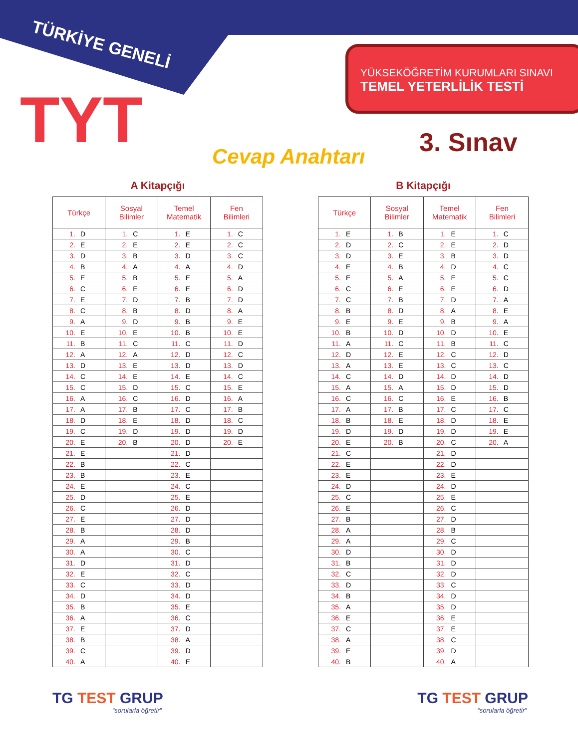TÜRKİYE GENELİ
TYT
YÜKSEKÖĞRETİM KURUMLARI SINAVI
TEMEL YETERLİLİK TESTİ
3. Sınav
Cevap Anahtarı
A Kitapçığı
| Türkçe | Sosyal Bilimler | Temel Matematik | Fen Bilimleri |
| --- | --- | --- | --- |
| 1. D | 1. C | 1. E | 1. C |
| 2. E | 2. E | 2. E | 2. C |
| 3. D | 3. B | 3. D | 3. C |
| 4. B | 4. A | 4. A | 4. D |
| 5. E | 5. B | 5. E | 5. A |
| 6. C | 6. E | 6. E | 6. D |
| 7. E | 7. D | 7. B | 7. D |
| 8. C | 8. B | 8. D | 8. A |
| 9. A | 9. D | 9. B | 9. E |
| 10. E | 10. E | 10. B | 10. E |
| 11. B | 11. C | 11. C | 11. D |
| 12. A | 12. A | 12. D | 12. C |
| 13. D | 13. E | 13. D | 13. D |
| 14. C | 14. E | 14. E | 14. C |
| 15. C | 15. D | 15. C | 15. E |
| 16. A | 16. C | 16. D | 16. A |
| 17. A | 17. B | 17. C | 17. B |
| 18. D | 18. E | 18. D | 18. C |
| 19. C | 19. D | 19. D | 19. D |
| 20. E | 20. B | 20. D | 20. E |
| 21. E | | 21. D | |
| 22. B | | 22. C | |
| 23. B | | 23. E | |
| 24. E | | 24. C | |
| 25. D | | 25. E | |
| 26. C | | 26. D | |
| 27. E | | 27. D | |
| 28. B | | 28. D | |
| 29. A | | 29. B | |
| 30. A | | 30. C | |
| 31. D | | 31. D | |
| 32. E | | 32. C | |
| 33. C | | 33. D | |
| 34. D | | 34. D | |
| 35. B | | 35. E | |
| 36. A | | 36. C | |
| 37. E | | 37. D | |
| 38. B | | 38. A | |
| 39. C | | 39. D | |
| 40. A | | 40. E | |
B Kitapçığı
| Türkçe | Sosyal Bilimler | Temel Matematik | Fen Bilimleri |
| --- | --- | --- | --- |
| 1. E | 1. B | 1. E | 1. C |
| 2. D | 2. C | 2. E | 2. D |
| 3. D | 3. E | 3. B | 3. D |
| 4. E | 4. B | 4. D | 4. C |
| 5. E | 5. A | 5. E | 5. C |
| 6. C | 6. E | 6. E | 6. D |
| 7. C | 7. B | 7. D | 7. A |
| 8. B | 8. D | 8. A | 8. E |
| 9. E | 9. E | 9. B | 9. A |
| 10. B | 10. D | 10. D | 10. E |
| 11. A | 11. C | 11. B | 11. C |
| 12. D | 12. E | 12. C | 12. D |
| 13. A | 13. E | 13. C | 13. C |
| 14. C | 14. D | 14. D | 14. D |
| 15. A | 15. A | 15. D | 15. D |
| 16. C | 16. C | 16. E | 16. B |
| 17. A | 17. B | 17. C | 17. C |
| 18. B | 18. E | 18. D | 18. E |
| 19. D | 19. D | 19. D | 19. E |
| 20. E | 20. B | 20. C | 20. A |
| 21. C | | 21. D | |
| 22. E | | 22. D | |
| 23. E | | 23. E | |
| 24. D | | 24. D | |
| 25. C | | 25. E | |
| 26. E | | 26. C | |
| 27. B | | 27. D | |
| 28. A | | 28. B | |
| 29. A | | 29. C | |
| 30. D | | 30. D | |
| 31. B | | 31. D | |
| 32. C | | 32. D | |
| 33. D | | 33. C | |
| 34. B | | 34. D | |
| 35. A | | 35. D | |
| 36. E | | 36. E | |
| 37. C | | 37. E | |
| 38. A | | 38. C | |
| 39. E | | 39. D | |
| 40. B | | 40. A | |
TG TEST GRUP
“sorularla öğretir”
TG TEST GRUP
“sorularla öğretir”